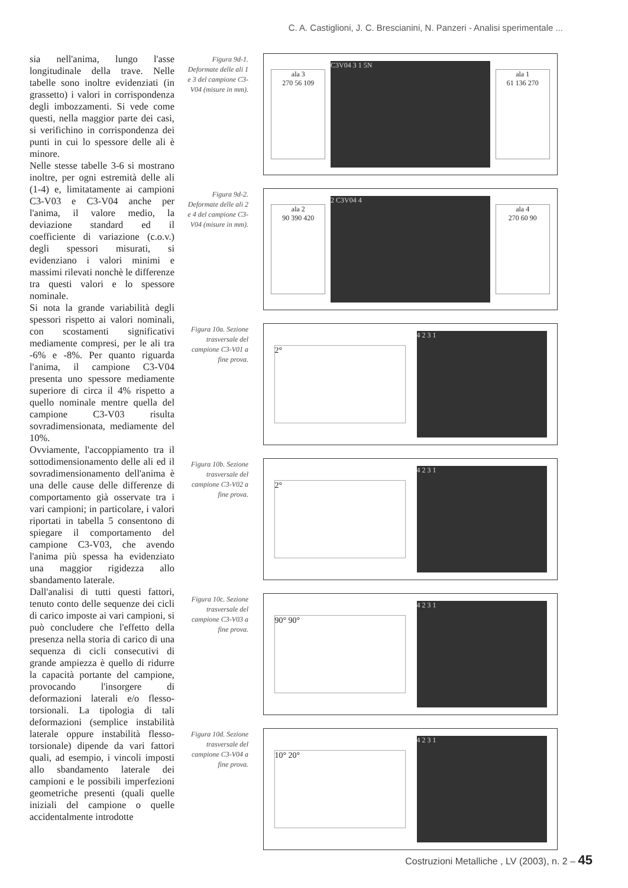C. A. Castiglioni, J. C. Brescianini, N. Panzeri - Analisi sperimentale ...
sia nell'anima, lungo l'asse longitudinale della trave. Nelle tabelle sono inoltre evidenziati (in grassetto) i valori in corrispondenza degli imbozzamenti. Si vede come questi, nella maggior parte dei casi, si verifichino in corrispondenza dei punti in cui lo spessore delle ali è minore.
Nelle stesse tabelle 3-6 si mostrano inoltre, per ogni estremità delle ali (1-4) e, limitatamente ai campioni C3-V03 e C3-V04 anche per l'anima, il valore medio, la deviazione standard ed il coefficiente di variazione (c.o.v.) degli spessori misurati, si evidenziano i valori minimi e massimi rilevati nonchè le differenze tra questi valori e lo spessore nominale.
Si nota la grande variabilità degli spessori rispetto ai valori nominali, con scostamenti significativi mediamente compresi, per le ali tra -6% e -8%. Per quanto riguarda l'anima, il campione C3-V04 presenta uno spessore mediamente superiore di circa il 4% rispetto a quello nominale mentre quella del campione C3-V03 risulta sovradimensionata, mediamente del 10%.
Ovviamente, l'accoppiamento tra il sottodimensionamento delle ali ed il sovradimensionamento dell'anima è una delle cause delle differenze di comportamento già osservate tra i vari campioni; in particolare, i valori riportati in tabella 5 consentono di spiegare il comportamento del campione C3-V03, che avendo l'anima più spessa ha evidenziato una maggior rigidezza allo sbandamento laterale.
Dall'analisi di tutti questi fattori, tenuto conto delle sequenze dei cicli di carico imposte ai vari campioni, si può concludere che l'effetto della presenza nella storia di carico di una sequenza di cicli consecutivi di grande ampiezza è quello di ridurre la capacità portante del campione, provocando l'insorgere di deformazioni laterali e/o flesso-torsionali. La tipologia di tali deformazioni (semplice instabilità laterale oppure instabilità flesso-torsionale) dipende da vari fattori quali, ad esempio, i vincoli imposti allo sbandamento laterale dei campioni e le possibili imperfezioni geometriche presenti (quali quelle iniziali del campione o quelle accidentalmente introdotte
Figura 9d-1. Deformate delle ali 1 e 3 del campione C3-V04 (misure in mm).
ala 3
270 56 109
C3V04 3 1 5N
ala 1
61 136 270
Figura 9d-2. Deformate delle ali 2 e 4 del campione C3-V04 (misure in mm).
ala 2
90 390 420
2 C3V04 4
ala 4
270 60 90
Figura 10a. Sezione trasversale del campione C3-V01 a fine prova.
2°
4 2 3 1
Figura 10b. Sezione trasversale del campione C3-V02 a fine prova.
2°
4 2 3 1
Figura 10c. Sezione trasversale del campione C3-V03 a fine prova.
90° 90°
4 2 3 1
Figura 10d. Sezione trasversale del campione C3-V04 a fine prova.
10° 20°
4 2 3 1
Costruzioni Metalliche , LV (2003), n. 2 – 45